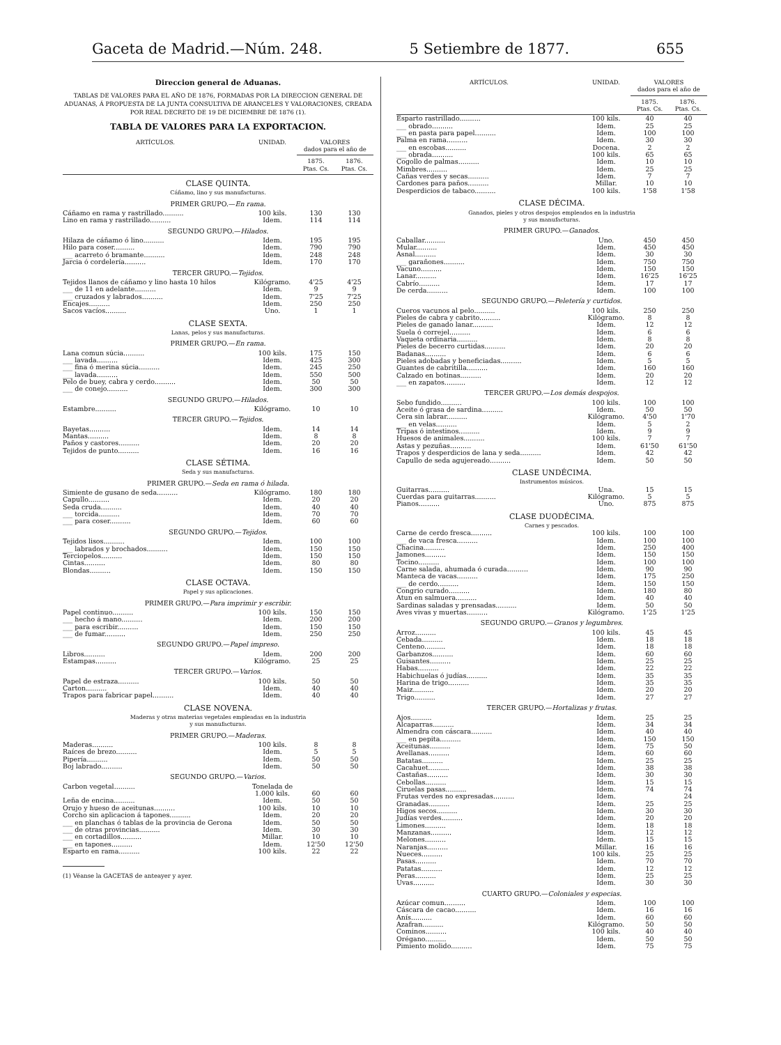Gaceta de Madrid.—Núm. 248. 5 Setiembre de 1877. 655
Direccion general de Aduanas.
TABLAS DE VALORES PARA EL AÑO DE 1876, FORMADAS POR LA DIRECCION GENERAL DE ADUANAS, Á PROPUESTA DE LA JUNTA CONSULTIVA DE ARANCELES Y VALORACIONES, CREADA POR REAL DECRETO DE 19 DE DICIEMBRE DE 1876 (1).
TABLA DE VALORES PARA LA EXPORTACION.
| ARTÍCULOS. | UNIDAD. | VALORES dados para el año de | |
| --- | --- | --- | --- |
| | | 1875. Ptas. Cs. | 1876. Ptas. Cs. |
| CLASE QUINTA. | | | |
| Cáñamo, lino y sus manufacturas. | | | |
| PRIMER GRUPO.— En rama. | | | |
| Cáñamo en rama y rastrillado.......... | 100 kils. | 130 | 130 |
| Lino en rama y rastrillado.......... | Idem. | 114 | 114 |
| SEGUNDO GRUPO.— Hilados. | | | |
| Hilaza de cáñamo ó lino.......... | Idem. | 195 | 195 |
| Hilo para coser.......... | Idem. | 790 | 790 |
| ___ acarreto ó bramante.......... | Idem. | 248 | 248 |
| Jarcia ó cordelería.......... | Idem. | 170 | 170 |
| TERCER GRUPO.— Tejidos. | | | |
| Tejidos llanos de cáñamo y lino hasta 10 hilos | Kilógramo. | 4'25 | 4'25 |
| ___ de 11 en adelante.......... | Idem. | 9 | 9 |
| ___ cruzados y labrados.......... | Idem. | 7'25 | 7'25 |
| Encajes.......... | Idem. | 250 | 250 |
| Sacos vacíos.......... | Uno. | 1 | 1 |
| CLASE SEXTA. | | | |
| Lanas, pelos y sus manufacturas. | | | |
| PRIMER GRUPO.— En rama. | | | |
| Lana comun súcia.......... | 100 kils. | 175 | 150 |
| ___ lavada.......... | Idem. | 425 | 300 |
| ___ fina ó merina súcia.......... | Idem. | 245 | 250 |
| ___ lavada.......... | Idem. | 550 | 500 |
| Pelo de buey, cabra y cerdo.......... | Idem. | 50 | 50 |
| ___ de conejo.......... | Idem. | 300 | 300 |
| SEGUNDO GRUPO.— Hilados. | | | |
| Estambre.......... | Kilógramo. | 10 | 10 |
| TERCER GRUPO.— Tejidos. | | | |
| Bayetas.......... | Idem. | 14 | 14 |
| Mantas.......... | Idem. | 8 | 8 |
| Paños y castores.......... | Idem. | 20 | 20 |
| Tejidos de punto.......... | Idem. | 16 | 16 |
| CLASE SÉTIMA. | | | |
| Seda y sus manufacturas. | | | |
| PRIMER GRUPO.— Seda en rama ó hilada. | | | |
| Simiente de gusano de seda.......... | Kilógramo. | 180 | 180 |
| Capullo.......... | Idem. | 20 | 20 |
| Seda cruda.......... | Idem. | 40 | 40 |
| ___ torcida.......... | Idem. | 70 | 70 |
| ___ para coser.......... | Idem. | 60 | 60 |
| SEGUNDO GRUPO.— Tejidos. | | | |
| Tejidos lisos.......... | Idem. | 100 | 100 |
| ___ labrados y brochados.......... | Idem. | 150 | 150 |
| Terciopelos.......... | Idem. | 150 | 150 |
| Cintas.......... | Idem. | 80 | 80 |
| Blondas.......... | Idem. | 150 | 150 |
| CLASE OCTAVA. | | | |
| Papel y sus aplicaciones. | | | |
| PRIMER GRUPO.— Para imprimir y escribir. | | | |
| Papel continuo.......... | 100 kils. | 150 | 150 |
| ___ hecho á mano.......... | Idem. | 200 | 200 |
| ___ para escribir.......... | Idem. | 150 | 150 |
| ___ de fumar.......... | Idem. | 250 | 250 |
| SEGUNDO GRUPO.— Papel impreso. | | | |
| Libros.......... | Idem. | 200 | 200 |
| Estampas.......... | Kilógramo. | 25 | 25 |
| TERCER GRUPO.— Varios. | | | |
| Papel de estraza.......... | 100 kils. | 50 | 50 |
| Carton.......... | Idem. | 40 | 40 |
| Trapos para fabricar papel.......... | Idem. | 40 | 40 |
| CLASE NOVENA. | | | |
| Maderas y otras materias vegetales empleadas en la industria y sus manufacturas. | | | |
| PRIMER GRUPO.— Maderas. | | | |
| Maderas.......... | 100 kils. | 8 | 8 |
| Raíces de brezo.......... | Idem. | 5 | 5 |
| Pipería.......... | Idem. | 50 | 50 |
| Boj labrado.......... | Idem. | 50 | 50 |
| SEGUNDO GRUPO.— Varios. | | | |
| Carbon vegetal.......... | Tonelada de 1.000 kils. | 60 | 60 |
| Leña de encina.......... | Idem. | 50 | 50 |
| Orujo y hueso de aceitunas.......... | 100 kils. | 10 | 10 |
| Corcho sin aplicacion á tapones.......... | Idem. | 20 | 20 |
| ___ en planchas ó tablas de la provincia de Gerona | Idem. | 50 | 50 |
| ___ de otras provincias.......... | Idem. | 30 | 30 |
| ___ en cortadillos.......... | Millar. | 10 | 10 |
| ___ en tapones.......... | Idem. | 12'50 | 12'50 |
| Esparto en rama.......... | 100 kils. | 22 | 22 |
(1) Véanse la GACETAS de anteayer y ayer.
| ARTÍCULOS. | UNIDAD. | VALORES dados para el año de | |
| --- | --- | --- | --- |
| | | 1875. Ptas. Cs. | 1876. Ptas. Cs. |
| Esparto rastrillado.......... | 100 kils. | 40 | 40 |
| ___ obrado.......... | Idem. | 25 | 25 |
| ___ en pasta para papel.......... | Idem. | 100 | 100 |
| Palma en rama.......... | Idem. | 30 | 30 |
| ___ en escobas.......... | Docena. | 2 | 2 |
| ___ obrada.......... | 100 kils. | 65 | 65 |
| Cogollo de palmas.......... | Idem. | 10 | 10 |
| Mimbres.......... | Idem. | 25 | 25 |
| Cañas verdes y secas.......... | Idem. | 7 | 7 |
| Cardones para paños.......... | Millar. | 10 | 10 |
| Desperdicios de tabaco.......... | 100 kils. | 1'58 | 1'58 |
| CLASE DÉCIMA. | | | |
| Ganados, pieles y otros despojos empleados en la industria y sus manufacturas. | | | |
| PRIMER GRUPO.— Ganados. | | | |
| Caballar.......... | Uno. | 450 | 450 |
| Mular.......... | Idem. | 450 | 450 |
| Asnal.......... | Idem. | 30 | 30 |
| ___ garañones.......... | Idem. | 750 | 750 |
| Vacuno.......... | Idem. | 150 | 150 |
| Lanar.......... | Idem. | 16'25 | 16'25 |
| Cabrío.......... | Idem. | 17 | 17 |
| De cerda.......... | Idem. | 100 | 100 |
| SEGUNDO GRUPO.— Peletería y curtidos. | | | |
| Cueros vacunos al pelo.......... | 100 kils. | 250 | 250 |
| Pieles de cabra y cabrito.......... | Kilógramo. | 8 | 8 |
| Pieles de ganado lanar.......... | Idem. | 12 | 12 |
| Suela ó correjel.......... | Idem. | 6 | 6 |
| Vaqueta ordinaria.......... | Idem. | 8 | 8 |
| Pieles de becerro curtidas.......... | Idem. | 20 | 20 |
| Badanas.......... | Idem. | 6 | 6 |
| Pieles adobadas y beneficiadas.......... | Idem. | 5 | 5 |
| Guantes de cabritilla.......... | Idem. | 160 | 160 |
| Calzado en botinas.......... | Idem. | 20 | 20 |
| ___ en zapatos.......... | Idem. | 12 | 12 |
| TERCER GRUPO.— Los demás despojos. | | | |
| Sebo fundido.......... | 100 kils. | 100 | 100 |
| Aceite ó grasa de sardina.......... | Idem. | 50 | 50 |
| Cera sin labrar.......... | Kilógramo. | 4'50 | 1'70 |
| ___ en velas.......... | Idem. | 5 | 2 |
| Tripas ó intestinos.......... | Idem. | 9 | 9 |
| Huesos de animales.......... | 100 kils. | 7 | 7 |
| Astas y pezuñas.......... | Idem. | 61'50 | 61'50 |
| Trapos y desperdicios de lana y seda.......... | Idem. | 42 | 42 |
| Capullo de seda agujereado.......... | Idem. | 50 | 50 |
| CLASE UNDÉCIMA. | | | |
| Instrumentos músicos. | | | |
| Guitarras.......... | Una. | 15 | 15 |
| Cuerdas para guitarras.......... | Kilógramo. | 5 | 5 |
| Pianos.......... | Uno. | 875 | 875 |
| CLASE DUODÉCIMA. | | | |
| Carnes y pescados. | | | |
| Carne de cerdo fresca.......... | 100 kils. | 100 | 100 |
| ___ de vaca fresca.......... | Idem. | 100 | 100 |
| Chacina.......... | Idem. | 250 | 400 |
| Jamones.......... | Idem. | 150 | 150 |
| Tocino.......... | Idem. | 100 | 100 |
| Carne salada, ahumada ó curada.......... | Idem. | 90 | 90 |
| Manteca de vacas.......... | Idem. | 175 | 250 |
| ___ de cerdo.......... | Idem. | 150 | 150 |
| Congrio curado.......... | Idem. | 180 | 80 |
| Atun en salmuera.......... | Idem. | 40 | 40 |
| Sardinas saladas y prensadas.......... | Idem. | 50 | 50 |
| Aves vivas y muertas.......... | Kilógramo. | 1'25 | 1'25 |
| SEGUNDO GRUPO.— Granos y legumbres. | | | |
| Arroz.......... | 100 kils. | 45 | 45 |
| Cebada.......... | Idem. | 18 | 18 |
| Centeno.......... | Idem. | 18 | 18 |
| Garbanzos.......... | Idem. | 60 | 60 |
| Guisantes.......... | Idem. | 25 | 25 |
| Habas.......... | Idem. | 22 | 22 |
| Habichuelas ó judías.......... | Idem. | 35 | 35 |
| Harina de trigo.......... | Idem. | 35 | 35 |
| Maiz.......... | Idem. | 20 | 20 |
| Trigo.......... | Idem. | 27 | 27 |
| TERCER GRUPO.— Hortalizas y frutas. | | | |
| Ajos.......... | Idem. | 25 | 25 |
| Alcaparras.......... | Idem. | 34 | 34 |
| Almendra con cáscara.......... | Idem. | 40 | 40 |
| ___ en pepita.......... | Idem. | 150 | 150 |
| Aceitunas.......... | Idem. | 75 | 50 |
| Avellanas.......... | Idem. | 60 | 60 |
| Batatas.......... | Idem. | 25 | 25 |
| Cacahuet.......... | Idem. | 38 | 38 |
| Castañas.......... | Idem. | 30 | 30 |
| Cebollas.......... | Idem. | 15 | 15 |
| Ciruelas pasas.......... | Idem. | 74 | 74 |
| Frutas verdes no expresadas.......... | Idem. | | 24 |
| Granadas.......... | Idem. | 25 | 25 |
| Higos secos.......... | Idem. | 30 | 30 |
| Judías verdes.......... | Idem. | 20 | 20 |
| Limones.......... | Idem. | 18 | 18 |
| Manzanas.......... | Idem. | 12 | 12 |
| Melones.......... | Idem. | 15 | 15 |
| Naranjas.......... | Millar. | 16 | 16 |
| Nueces.......... | 100 kils. | 25 | 25 |
| Pasas.......... | Idem. | 70 | 70 |
| Patatas.......... | Idem. | 12 | 12 |
| Peras.......... | Idem. | 25 | 25 |
| Uvas.......... | Idem. | 30 | 30 |
| CUARTO GRUPO.— Coloniales y especias. | | | |
| Azúcar comun.......... | Idem. | 100 | 100 |
| Cáscara de cacao.......... | Idem. | 16 | 16 |
| Anís.......... | Idem. | 60 | 60 |
| Azafran.......... | Kilógramo. | 50 | 50 |
| Cominos.......... | 100 kils. | 40 | 40 |
| Orégano.......... | Idem. | 50 | 50 |
| Pimiento molido.......... | Idem. | 75 | 75 |